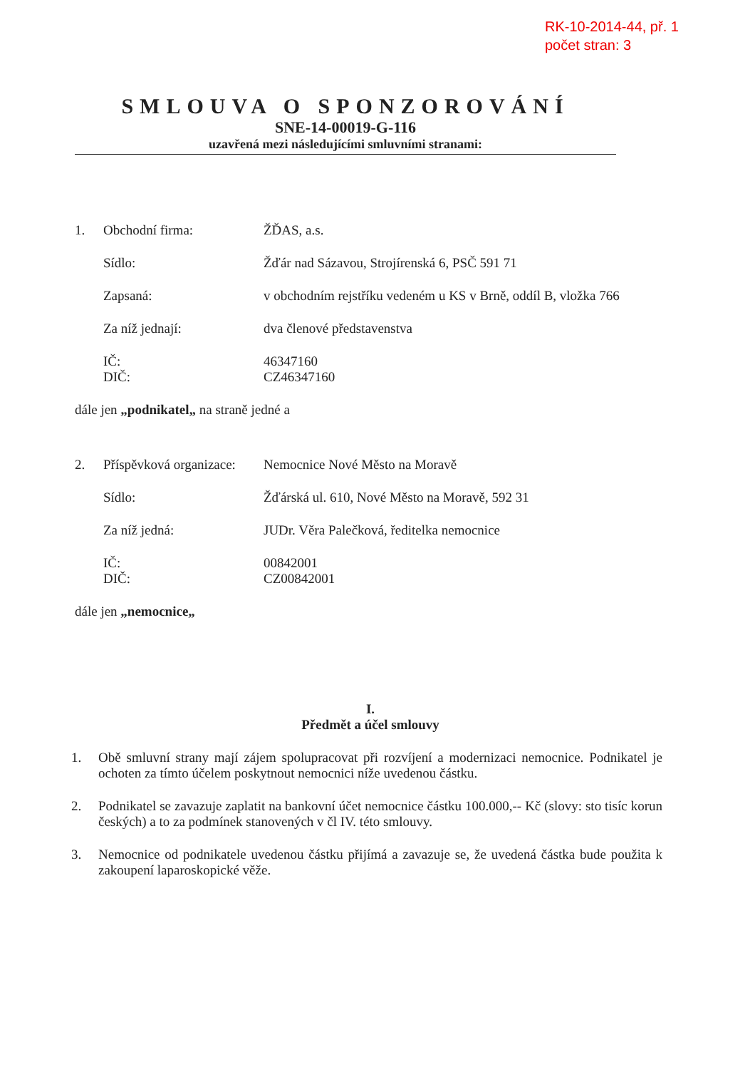RK-10-2014-44, př. 1
počet stran: 3
SMLOUVA O SPONZOROVÁNÍ
SNE-14-00019-G-116
uzavřená mezi následujícími smluvními stranami:
1. Obchodní firma: ŽĎAS, a.s.
Sídlo: Žďár nad Sázavou, Strojírenská 6, PSČ 591 71
Zapsaná: v obchodním rejstříku vedeném u KS v Brně, oddíl B, vložka 766
Za níž jednají: dva členové představenstva
IČ: 46347160
DIČ: CZ46347160
dále jen „podnikatel„ na straně jedné a
2. Příspěvková organizace:
Nemocnice Nové Město na Moravě
Sídlo: Žďárská ul. 610, Nové Město na Moravě, 592 31
Za níž jedná: JUDr. Věra Palečková, ředitelka nemocnice
IČ: 00842001
DIČ: CZ00842001
dále jen „nemocnice„
I.
Předmět a účel smlouvy
1. Obě smluvní strany mají zájem spolupracovat při rozvíjení a modernizaci nemocnice. Podnikatel je ochoten za tímto účelem poskytnout nemocnici níže uvedenou částku.
2. Podnikatel se zavazuje zaplatit na bankovní účet nemocnice částku 100.000,-- Kč (slovy: sto tisíc korun českých) a to za podmínek stanovených v čl IV. této smlouvy.
3. Nemocnice od podnikatele uvedenou částku přijímá a zavazuje se, že uvedená částka bude použita k zakoupení laparoskopické věže.